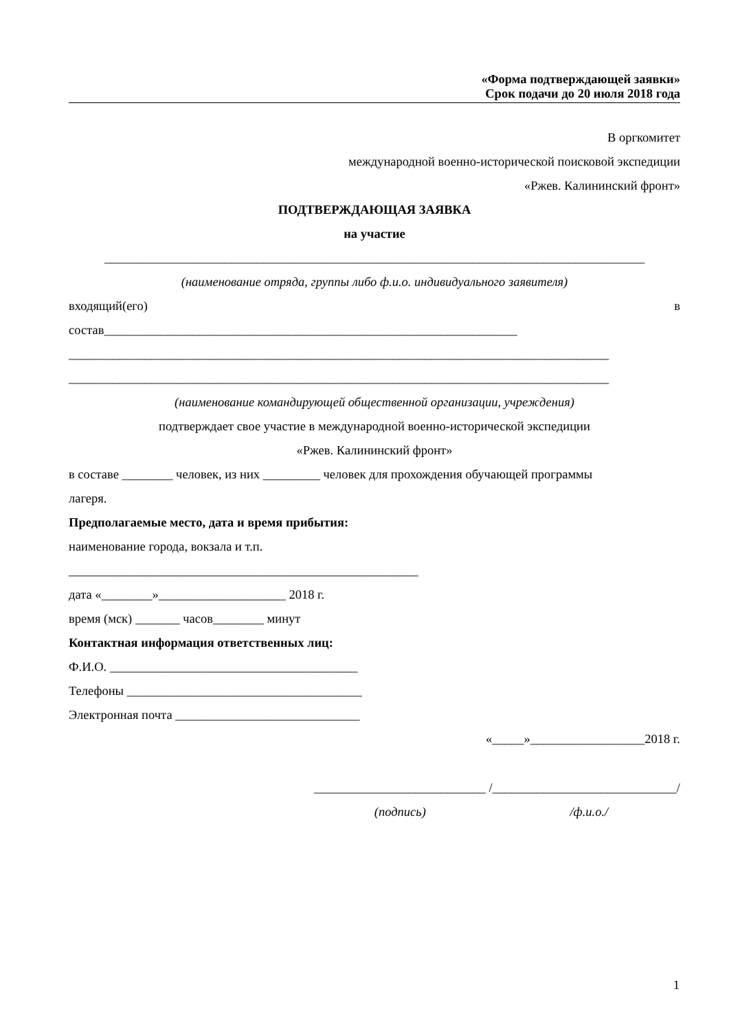«Форма подтверждающей заявки»
Срок подачи до 20 июля 2018 года
В оргкомитет
международной военно-исторической поисковой экспедиции
«Ржев. Калининский фронт»
ПОДТВЕРЖДАЮЩАЯ ЗАЯВКА
на участие
_____________________________________________________________________________________
(наименование отряда, группы либо ф.и.о. индивидуального заявителя)
входящий(его) в
состав_________________________________________________________________
_____________________________________________________________________________________
_____________________________________________________________________________________
(наименование командирующей общественной организации, учреждения)
подтверждает свое участие в международной военно-исторической экспедиции
«Ржев. Калининский фронт»
в составе ________ человек, из них _________ человек для прохождения обучающей программы
лагеря.
Предполагаемые место, дата и время прибытия:
наименование города, вокзала и т.п.
_______________________________________________________
дата «________»____________________ 2018 г.
время (мск) _______ часов________ минут
Контактная информация ответственных лиц:
Ф.И.О. _______________________________________
Телефоны _____________________________________
Электронная почта _____________________________
«_____»__________________2018 г.
___________________________ /_____________________________/
(подпись) /ф.и.о./
1